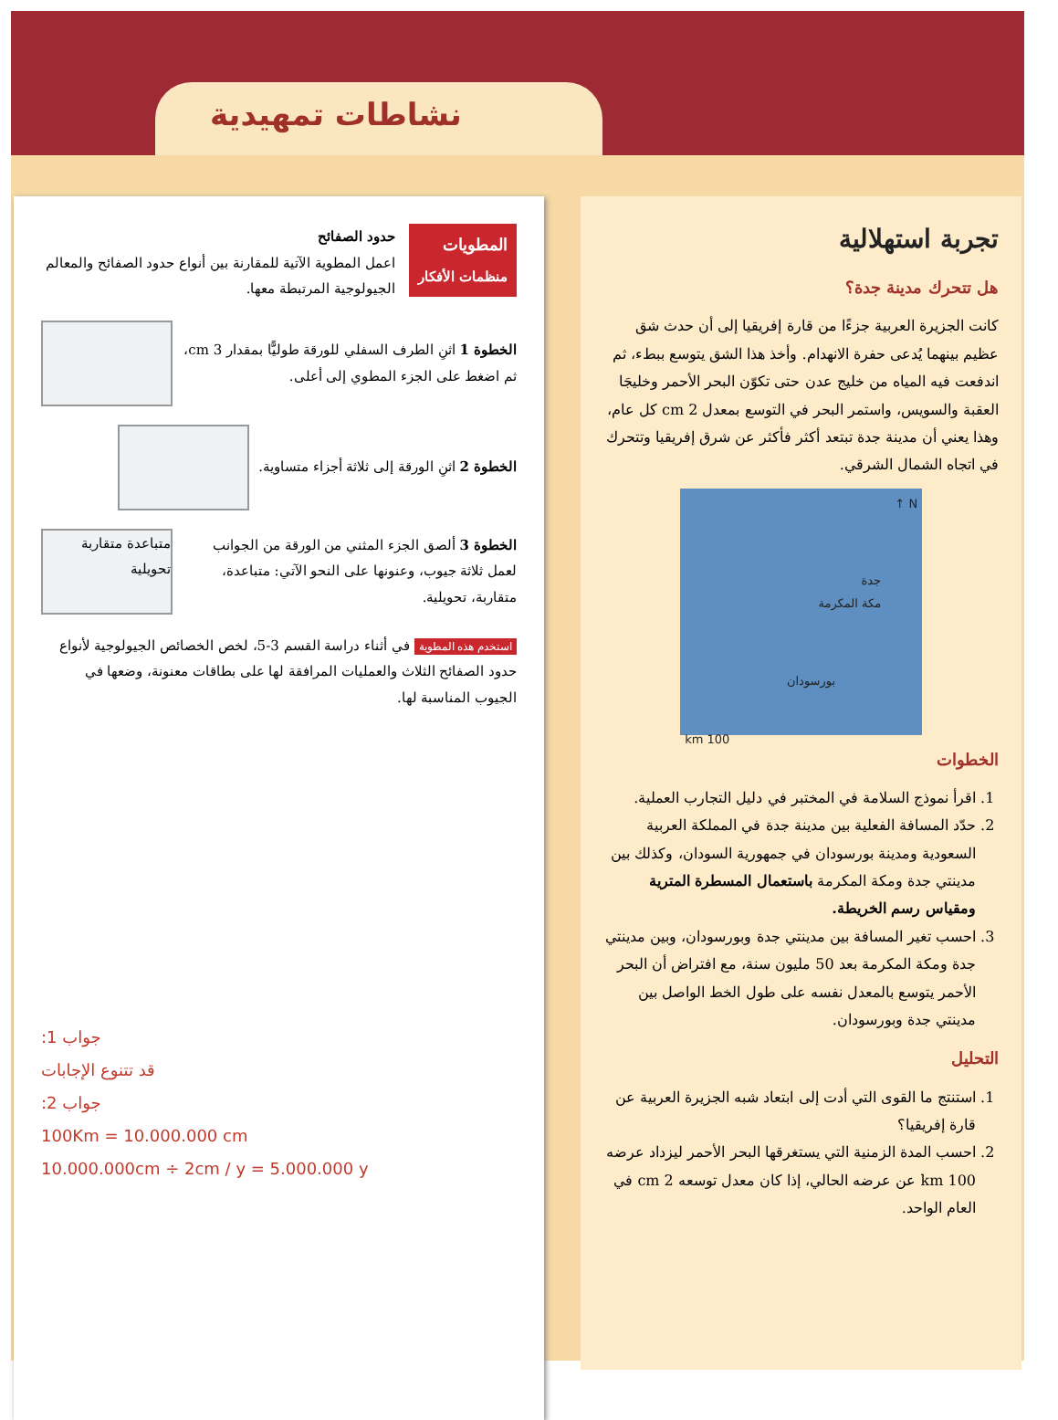نشاطات تمهيدية
تجربة استهلالية
هل تتحرك مدينة جدة؟
كانت الجزيرة العربية جزءًا من قارة إفريقيا إلى أن حدث شق عظيم بينهما يُدعى حفرة الانهدام. وأخذ هذا الشق يتوسع ببطء، ثم اندفعت فيه المياه من خليج عدن حتى تكوّن البحر الأحمر وخليجَا العقبة والسويس، واستمر البحر في التوسع بمعدل 2 cm كل عام، وهذا يعني أن مدينة جدة تبتعد أكثر فأكثر عن شرق إفريقيا وتتحرك في اتجاه الشمال الشرقي.
N ↑
جدة
مكة المكرمة
بورسودان
100 km
الخطوات
1. اقرأ نموذج السلامة في المختبر في دليل التجارب العملية.
2. حدّد المسافة الفعلية بين مدينة جدة في المملكة العربية السعودية ومدينة بورسودان في جمهورية السودان، وكذلك بين مدينتي جدة ومكة المكرمة باستعمال المسطرة المترية ومقياس رسم الخريطة.
3. احسب تغير المسافة بين مدينتي جدة وبورسودان، وبين مدينتي جدة ومكة المكرمة بعد 50 مليون سنة، مع افتراض أن البحر الأحمر يتوسع بالمعدل نفسه على طول الخط الواصل بين مدينتي جدة وبورسودان.
التحليل
1. استنتج ما القوى التي أدت إلى ابتعاد شبه الجزيرة العربية عن قارة إفريقيا؟
2. احسب المدة الزمنية التي يستغرقها البحر الأحمر ليزداد عرضه 100 km عن عرضه الحالي، إذا كان معدل توسعه 2 cm في العام الواحد.
المطويات
منظمات الأفكار
حدود الصفائح
اعمل المطوية الآتية للمقارنة بين أنواع حدود الصفائح والمعالم الجيولوجية المرتبطة معها.
الخطوة 1 اثنِ الطرف السفلي للورقة طوليًّا بمقدار 3 cm، ثم اضغط على الجزء المطوي إلى أعلى.
الخطوة 2 اثنِ الورقة إلى ثلاثة أجزاء متساوية.
الخطوة 3 ألصق الجزء المثني من الورقة من الجوانب لعمل ثلاثة جيوب، وعنونها على النحو الآتي: متباعدة، متقاربة، تحويلية.
متباعدة متقاربة تحويلية
استخدم هذه المطوية في أثناء دراسة القسم 3-5، لخص الخصائص الجيولوجية لأنواع حدود الصفائح الثلاث والعمليات المرافقة لها على بطاقات معنونة، وضعها في الجيوب المناسبة لها.
جواب 1:
قد تتنوع الإجابات
جواب 2:
100Km = 10.000.000 cm
10.000.000cm ÷ 2cm / y = 5.000.000 y